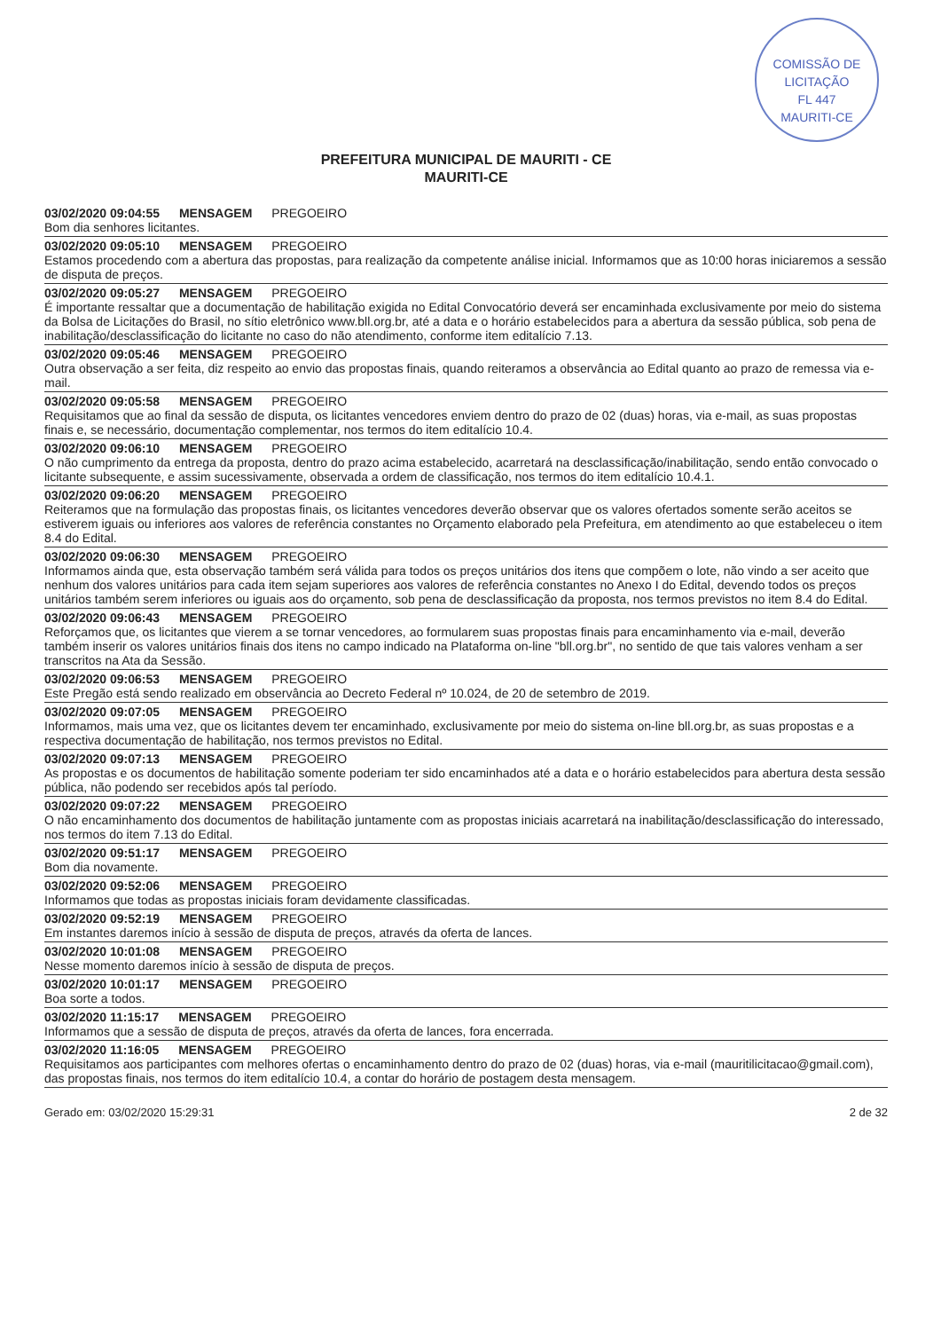COMISSÃO DE LICITAÇÃO
FL 447
MAURITI-CE
PREFEITURA MUNICIPAL DE MAURITI - CE
MAURITI-CE
03/02/2020 09:04:55 MENSAGEM PREGOEIRO
Bom dia senhores licitantes.
03/02/2020 09:05:10 MENSAGEM PREGOEIRO
Estamos procedendo com a abertura das propostas, para realização da competente análise inicial. Informamos que as 10:00 horas iniciaremos a sessão de disputa de preços.
03/02/2020 09:05:27 MENSAGEM PREGOEIRO
É importante ressaltar que a documentação de habilitação exigida no Edital Convocatório deverá ser encaminhada exclusivamente por meio do sistema da Bolsa de Licitações do Brasil, no sítio eletrônico www.bll.org.br, até a data e o horário estabelecidos para a abertura da sessão pública, sob pena de inabilitação/desclassificação do licitante no caso do não atendimento, conforme item editalício 7.13.
03/02/2020 09:05:46 MENSAGEM PREGOEIRO
Outra observação a ser feita, diz respeito ao envio das propostas finais, quando reiteramos a observância ao Edital quanto ao prazo de remessa via e-mail.
03/02/2020 09:05:58 MENSAGEM PREGOEIRO
Requisitamos que ao final da sessão de disputa, os licitantes vencedores enviem dentro do prazo de 02 (duas) horas, via e-mail, as suas propostas finais e, se necessário, documentação complementar, nos termos do item editalício 10.4.
03/02/2020 09:06:10 MENSAGEM PREGOEIRO
O não cumprimento da entrega da proposta, dentro do prazo acima estabelecido, acarretará na desclassificação/inabilitação, sendo então convocado o licitante subsequente, e assim sucessivamente, observada a ordem de classificação, nos termos do item editalício 10.4.1.
03/02/2020 09:06:20 MENSAGEM PREGOEIRO
Reiteramos que na formulação das propostas finais, os licitantes vencedores deverão observar que os valores ofertados somente serão aceitos se estiverem iguais ou inferiores aos valores de referência constantes no Orçamento elaborado pela Prefeitura, em atendimento ao que estabeleceu o item 8.4 do Edital.
03/02/2020 09:06:30 MENSAGEM PREGOEIRO
Informamos ainda que, esta observação também será válida para todos os preços unitários dos itens que compõem o lote, não vindo a ser aceito que nenhum dos valores unitários para cada item sejam superiores aos valores de referência constantes no Anexo I do Edital, devendo todos os preços unitários também serem inferiores ou iguais aos do orçamento, sob pena de desclassificação da proposta, nos termos previstos no item 8.4 do Edital.
03/02/2020 09:06:43 MENSAGEM PREGOEIRO
Reforçamos que, os licitantes que vierem a se tornar vencedores, ao formularem suas propostas finais para encaminhamento via e-mail, deverão também inserir os valores unitários finais dos itens no campo indicado na Plataforma on-line "bll.org.br", no sentido de que tais valores venham a ser transcritos na Ata da Sessão.
03/02/2020 09:06:53 MENSAGEM PREGOEIRO
Este Pregão está sendo realizado em observância ao Decreto Federal nº 10.024, de 20 de setembro de 2019.
03/02/2020 09:07:05 MENSAGEM PREGOEIRO
Informamos, mais uma vez, que os licitantes devem ter encaminhado, exclusivamente por meio do sistema on-line bll.org.br, as suas propostas e a respectiva documentação de habilitação, nos termos previstos no Edital.
03/02/2020 09:07:13 MENSAGEM PREGOEIRO
As propostas e os documentos de habilitação somente poderiam ter sido encaminhados até a data e o horário estabelecidos para abertura desta sessão pública, não podendo ser recebidos após tal período.
03/02/2020 09:07:22 MENSAGEM PREGOEIRO
O não encaminhamento dos documentos de habilitação juntamente com as propostas iniciais acarretará na inabilitação/desclassificação do interessado, nos termos do item 7.13 do Edital.
03/02/2020 09:51:17 MENSAGEM PREGOEIRO
Bom dia novamente.
03/02/2020 09:52:06 MENSAGEM PREGOEIRO
Informamos que todas as propostas iniciais foram devidamente classificadas.
03/02/2020 09:52:19 MENSAGEM PREGOEIRO
Em instantes daremos início à sessão de disputa de preços, através da oferta de lances.
03/02/2020 10:01:08 MENSAGEM PREGOEIRO
Nesse momento daremos início à sessão de disputa de preços.
03/02/2020 10:01:17 MENSAGEM PREGOEIRO
Boa sorte a todos.
03/02/2020 11:15:17 MENSAGEM PREGOEIRO
Informamos que a sessão de disputa de preços, através da oferta de lances, fora encerrada.
03/02/2020 11:16:05 MENSAGEM PREGOEIRO
Requisitamos aos participantes com melhores ofertas o encaminhamento dentro do prazo de 02 (duas) horas, via e-mail (mauritilicitacao@gmail.com), das propostas finais, nos termos do item editalício 10.4, a contar do horário de postagem desta mensagem.
Gerado em: 03/02/2020 15:29:31 2 de 32